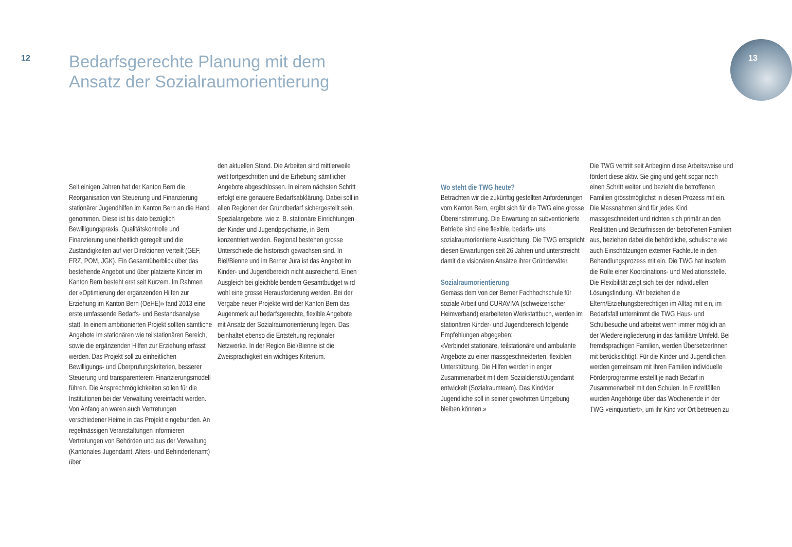12
Bedarfsgerechte Planung mit dem
Ansatz der Sozialraumorientierung
13
Seit einigen Jahren hat der Kanton Bern die Reorganisation von Steuerung und Finanzierung stationärer Jugendhilfen im Kanton Bern an die Hand genommen. Diese ist bis dato bezüglich Bewilligungspraxis, Qualitätskontrolle und Finanzierung uneinheitlich geregelt und die Zuständigkeiten auf vier Direktionen verteilt (GEF, ERZ, POM, JGK). Ein Gesamtüberblick über das bestehende Angebot und über platzierte Kinder im Kanton Bern besteht erst seit Kurzem. Im Rahmen der «Optimierung der ergänzenden Hilfen zur Erziehung im Kanton Bern (OeHE)» fand 2013 eine erste umfassende Bedarfs- und Bestandsanalyse statt. In einem ambitionierten Projekt sollten sämtliche Angebote im stationären wie teilstationären Bereich, sowie die ergänzenden Hilfen zur Erziehung erfasst werden. Das Projekt soll zu einheitlichen Bewilligungs- und Überprüfungskriterien, besserer Steuerung und transparenterem Finanzierungsmodell führen. Die Ansprechmöglichkeiten sollen für die Institutionen bei der Verwaltung vereinfacht werden. Von Anfang an waren auch Vertretungen verschiedener Heime in das Projekt eingebunden. An regelmässigen Veranstaltungen informieren Vertretungen von Behörden und aus der Verwaltung (Kantonales Jugendamt, Alters- und Behindertenamt) über
den aktuellen Stand. Die Arbeiten sind mittlerweile weit fortgeschritten und die Erhebung sämtlicher Angebote abgeschlossen. In einem nächsten Schritt erfolgt eine genauere Bedarfsabklärung. Dabei soll in allen Regionen der Grundbedarf sichergestellt sein, Spezialangebote, wie z. B. stationäre Einrichtungen der Kinder und Jugendpsychiatrie, in Bern konzentriert werden. Regional bestehen grosse Unterschiede die historisch gewachsen sind. In Biel/Bienne und im Berner Jura ist das Angebot im Kinder- und Jugendbereich nicht ausreichend. Einen Ausgleich bei gleichbleibendem Gesamtbudget wird wohl eine grosse Herausforderung werden. Bei der Vergabe neuer Projekte wird der Kanton Bern das Augenmerk auf bedarfsgerechte, flexible Angebote mit Ansatz der Sozialraumorientierung legen. Das beinhaltet ebenso die Entstehung regionaler Netzwerke. In der Region Biel/Bienne ist die Zweisprachigkeit ein wichtiges Kriterium.
Wo steht die TWG heute?
Betrachten wir die zukünftig gestellten Anforderungen vom Kanton Bern, ergibt sich für die TWG eine grosse Übereinstimmung. Die Erwartung an subventionierte Betriebe sind eine flexible, bedarfs- uns sozialraumorientierte Ausrichtung. Die TWG entspricht diesen Erwartungen seit 26 Jahren und unterstreicht damit die visionären Ansätze ihrer Gründerväter.
Sozialraumorientierung
Gemäss dem von der Berner Fachhochschule für soziale Arbeit und CURAVIVA (schweizerischer Heimverband) erarbeiteten Werkstattbuch, werden im stationären Kinder- und Jugendbereich folgende Empfehlungen abgegeben:
«Verbindet stationäre, teilstationäre und ambulante Angebote zu einer massgeschneiderten, flexiblen Unterstützung. Die Hilfen werden in enger Zusammenarbeit mit dem Sozialdienst/Jugendamt entwickelt (Sozialraumteam). Das Kind/der Jugendliche soll in seiner gewohnten Umgebung bleiben können.»
Die TWG vertritt seit Anbeginn diese Arbeitsweise und fördert diese aktiv. Sie ging und geht sogar noch einen Schritt weiter und bezieht die betroffenen Familien grösstmöglichst in diesen Prozess mit ein. Die Massnahmen sind für jedes Kind massgeschneidert und richten sich primär an den Realitäten und Bedürfnissen der betroffenen Familien aus, beziehen dabei die behördliche, schulische wie auch Einschätzungen externer Fachleute in den Behandlungsprozess mit ein. Die TWG hat insofern die Rolle einer Koordinations- und Mediationsstelle. Die Flexibilität zeigt sich bei der individuellen Lösungsfindung. Wir beziehen die Eltern/Erziehungsberechtigen im Alltag mit ein, im Bedarfsfall unternimmt die TWG Haus- und Schulbesuche und arbeitet wenn immer möglich an der Wiedereingliederung in das familiäre Umfeld. Bei fremdsprachigen Familien, werden ÜbersetzerInnen mit berücksichtigt. Für die Kinder und Jugendlichen werden gemeinsam mit ihren Familien individuelle Förderprogramme erstellt je nach Bedarf in Zusammenarbeit mit den Schulen. In Einzelfällen wurden Angehörige über das Wochenende in der TWG «einquartiert», um ihr Kind vor Ort betreuen zu